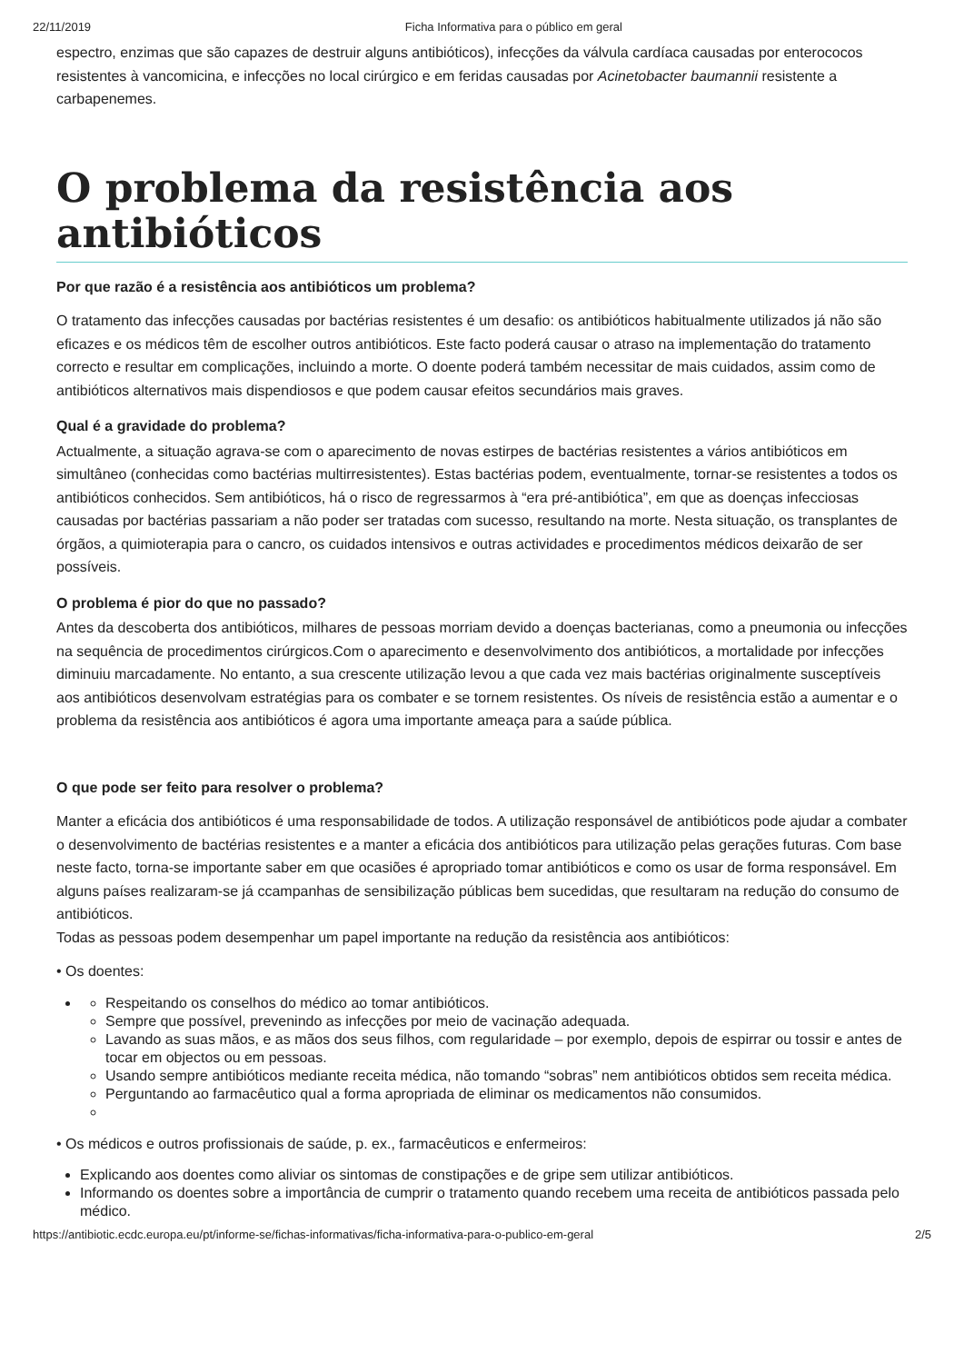22/11/2019 Ficha Informativa para o público em geral
espectro, enzimas que são capazes de destruir alguns antibióticos), infecções da válvula cardíaca causadas por enterococos resistentes à vancomicina, e infecções no local cirúrgico e em feridas causadas por Acinetobacter baumannii resistente a carbapenemes.
O problema da resistência aos antibióticos
Por que razão é a resistência aos antibióticos um problema?
O tratamento das infecções causadas por bactérias resistentes é um desafio: os antibióticos habitualmente utilizados já não são eficazes e os médicos têm de escolher outros antibióticos. Este facto poderá causar o atraso na implementação do tratamento correcto e resultar em complicações, incluindo a morte. O doente poderá também necessitar de mais cuidados, assim como de antibióticos alternativos mais dispendiosos e que podem causar efeitos secundários mais graves.
Qual é a gravidade do problema?
Actualmente, a situação agrava-se com o aparecimento de novas estirpes de bactérias resistentes a vários antibióticos em simultâneo (conhecidas como bactérias multirresistentes). Estas bactérias podem, eventualmente, tornar-se resistentes a todos os antibióticos conhecidos. Sem antibióticos, há o risco de regressarmos à “era pré-antibiótica”, em que as doenças infecciosas causadas por bactérias passariam a não poder ser tratadas com sucesso, resultando na morte. Nesta situação, os transplantes de órgãos, a quimioterapia para o cancro, os cuidados intensivos e outras actividades e procedimentos médicos deixarão de ser possíveis.
O problema é pior do que no passado?
Antes da descoberta dos antibióticos, milhares de pessoas morriam devido a doenças bacterianas, como a pneumonia ou infecções na sequência de procedimentos cirúrgicos.Com o aparecimento e desenvolvimento dos antibióticos, a mortalidade por infecções diminuiu marcadamente. No entanto, a sua crescente utilização levou a que cada vez mais bactérias originalmente susceptíveis aos antibióticos desenvolvam estratégias para os combater e se tornem resistentes. Os níveis de resistência estão a aumentar e o problema da resistência aos antibióticos é agora uma importante ameaça para a saúde pública.
O que pode ser feito para resolver o problema?
Manter a eficácia dos antibióticos é uma responsabilidade de todos. A utilização responsável de antibióticos pode ajudar a combater o desenvolvimento de bactérias resistentes e a manter a eficácia dos antibióticos para utilização pelas gerações futuras. Com base neste facto, torna-se importante saber em que ocasiões é apropriado tomar antibióticos e como os usar de forma responsável. Em alguns países realizaram-se já ccampanhas de sensibilização públicas bem sucedidas, que resultaram na redução do consumo de antibióticos.
Todas as pessoas podem desempenhar um papel importante na redução da resistência aos antibióticos:
• Os doentes:
Respeitando os conselhos do médico ao tomar antibióticos.
Sempre que possível, prevenindo as infecções por meio de vacinação adequada.
Lavando as suas mãos, e as mãos dos seus filhos, com regularidade – por exemplo, depois de espirrar ou tossir e antes de tocar em objectos ou em pessoas.
Usando sempre antibióticos mediante receita médica, não tomando “sobras” nem antibióticos obtidos sem receita médica.
Perguntando ao farmacêutico qual a forma apropriada de eliminar os medicamentos não consumidos.
• Os médicos e outros profissionais de saúde, p. ex., farmacêuticos e enfermeiros:
Explicando aos doentes como aliviar os sintomas de constipações e de gripe sem utilizar antibióticos.
Informando os doentes sobre a importância de cumprir o tratamento quando recebem uma receita de antibióticos passada pelo médico.
https://antibiotic.ecdc.europa.eu/pt/informe-se/fichas-informativas/ficha-informativa-para-o-publico-em-geral 2/5